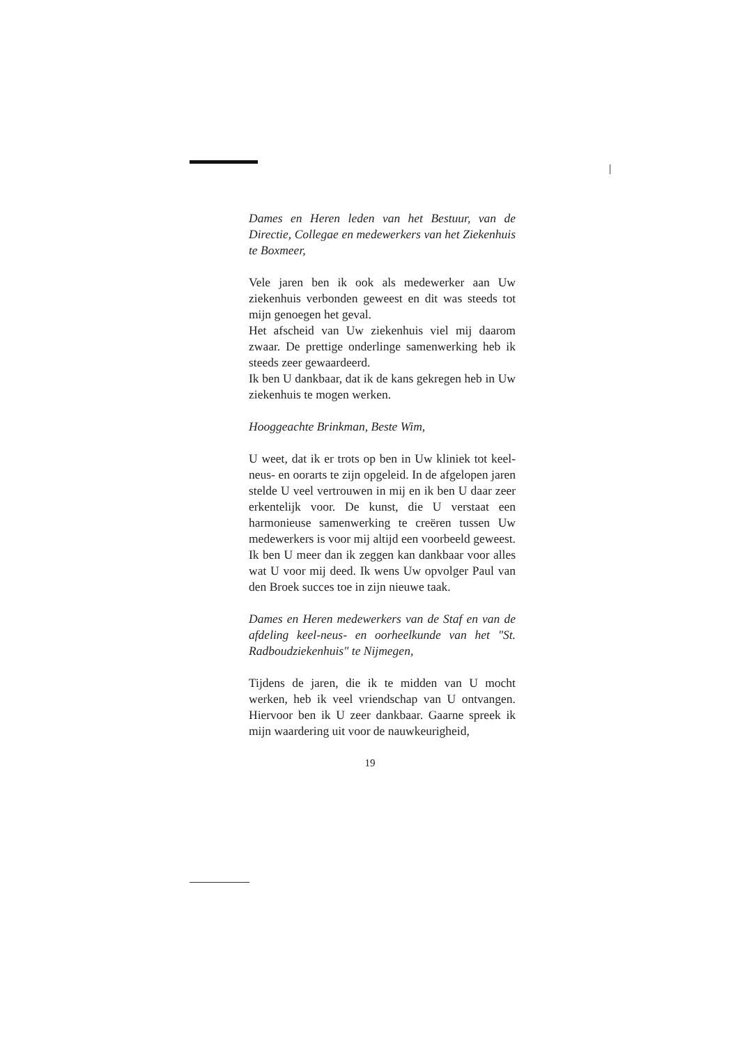Dames en Heren leden van het Bestuur, van de Directie, Collegae en medewerkers van het Ziekenhuis te Boxmeer,
Vele jaren ben ik ook als medewerker aan Uw ziekenhuis verbonden geweest en dit was steeds tot mijn genoegen het geval.
Het afscheid van Uw ziekenhuis viel mij daarom zwaar. De prettige onderlinge samenwerking heb ik steeds zeer gewaardeerd.
Ik ben U dankbaar, dat ik de kans gekregen heb in Uw ziekenhuis te mogen werken.
Hooggeachte Brinkman, Beste Wim,
U weet, dat ik er trots op ben in Uw kliniek tot keel-neus- en oorarts te zijn opgeleid. In de afgelopen jaren stelde U veel vertrouwen in mij en ik ben U daar zeer erkentelijk voor. De kunst, die U verstaat een harmonieuse samenwerking te creëren tussen Uw medewerkers is voor mij altijd een voorbeeld geweest. Ik ben U meer dan ik zeggen kan dankbaar voor alles wat U voor mij deed. Ik wens Uw opvolger Paul van den Broek succes toe in zijn nieuwe taak.
Dames en Heren medewerkers van de Staf en van de afdeling keel-neus- en oorheelkunde van het "St. Radboudziekenhuis" te Nijmegen,
Tijdens de jaren, die ik te midden van U mocht werken, heb ik veel vriendschap van U ontvangen. Hiervoor ben ik U zeer dankbaar. Gaarne spreek ik mijn waardering uit voor de nauwkeurigheid,
19